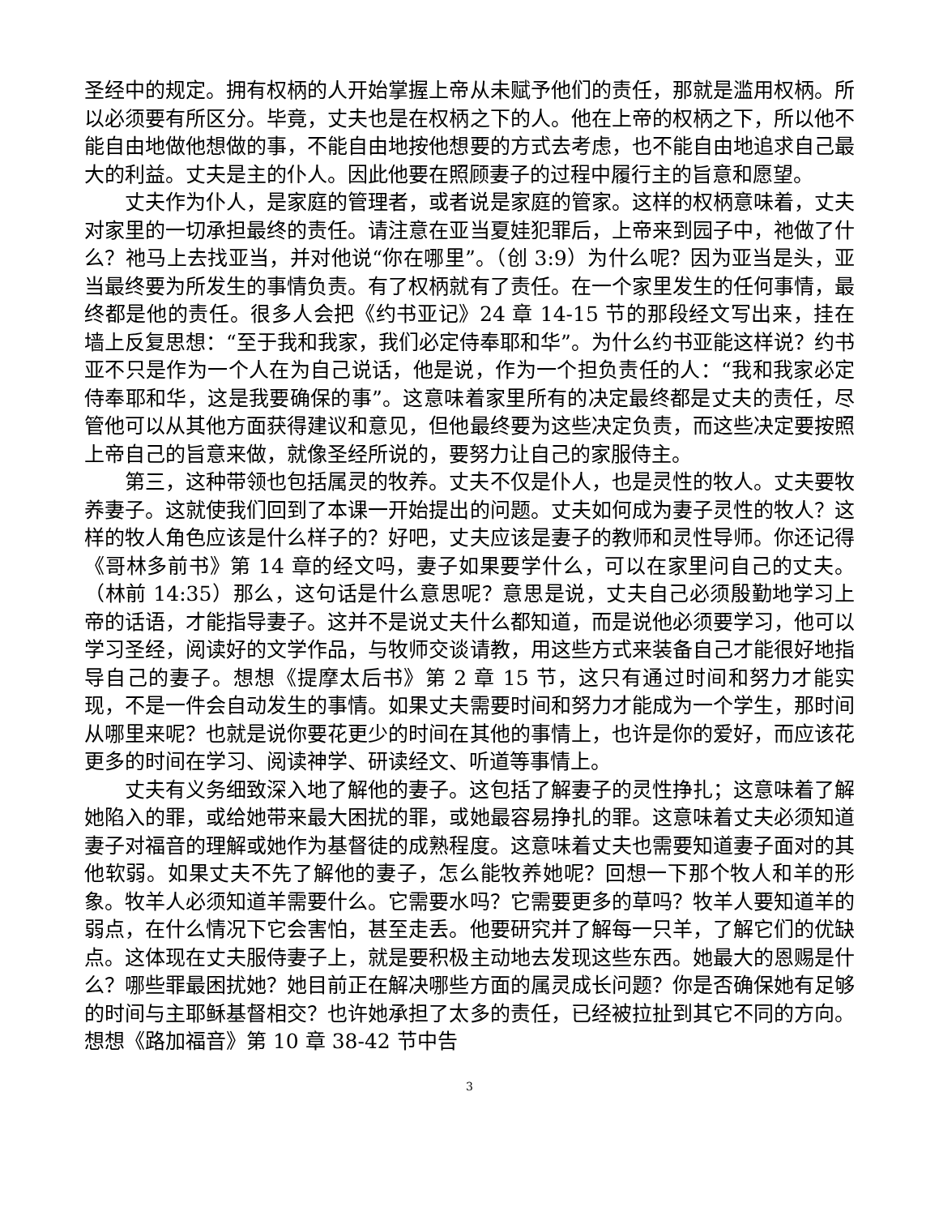圣经中的规定。拥有权柄的人开始掌握上帝从未赋予他们的责任，那就是滥用权柄。所以必须要有所区分。毕竟，丈夫也是在权柄之下的人。他在上帝的权柄之下，所以他不能自由地做他想做的事，不能自由地按他想要的方式去考虑，也不能自由地追求自己最大的利益。丈夫是主的仆人。因此他要在照顾妻子的过程中履行主的旨意和愿望。
丈夫作为仆人，是家庭的管理者，或者说是家庭的管家。这样的权柄意味着，丈夫对家里的一切承担最终的责任。请注意在亚当夏娃犯罪后，上帝来到园子中，祂做了什么？祂马上去找亚当，并对他说“你在哪里”。（创 3:9）为什么呢？因为亚当是头，亚当最终要为所发生的事情负责。有了权柄就有了责任。在一个家里发生的任何事情，最终都是他的责任。很多人会把《约书亚记》24 章 14-15 节的那段经文写出来，挂在墙上反复思想：“至于我和我家，我们必定侍奉耶和华”。为什么约书亚能这样说？约书亚不只是作为一个人在为自己说话，他是说，作为一个担负责任的人：“我和我家必定侍奉耶和华，这是我要确保的事”。这意味着家里所有的决定最终都是丈夫的责任，尽管他可以从其他方面获得建议和意见，但他最终要为这些决定负责，而这些决定要按照上帝自己的旨意来做，就像圣经所说的，要努力让自己的家服侍主。
第三，这种带领也包括属灵的牧养。丈夫不仅是仆人，也是灵性的牧人。丈夫要牧养妻子。这就使我们回到了本课一开始提出的问题。丈夫如何成为妻子灵性的牧人？这样的牧人角色应该是什么样子的？好吧，丈夫应该是妻子的教师和灵性导师。你还记得《哥林多前书》第 14 章的经文吗，妻子如果要学什么，可以在家里问自己的丈夫。（林前 14:35）那么，这句话是什么意思呢？意思是说，丈夫自己必须殷勤地学习上帝的话语，才能指导妻子。这并不是说丈夫什么都知道，而是说他必须要学习，他可以学习圣经，阅读好的文学作品，与牧师交谈请教，用这些方式来装备自己才能很好地指导自己的妻子。想想《提摩太后书》第 2 章 15 节，这只有通过时间和努力才能实现，不是一件会自动发生的事情。如果丈夫需要时间和努力才能成为一个学生，那时间从哪里来呢？也就是说你要花更少的时间在其他的事情上，也许是你的爱好，而应该花更多的时间在学习、阅读神学、研读经文、听道等事情上。
丈夫有义务细致深入地了解他的妻子。这包括了解妻子的灵性挣扎；这意味着了解她陷入的罪，或给她带来最大困扰的罪，或她最容易挣扎的罪。这意味着丈夫必须知道妻子对福音的理解或她作为基督徒的成熟程度。这意味着丈夫也需要知道妻子面对的其他软弱。如果丈夫不先了解他的妻子，怎么能牧养她呢？回想一下那个牧人和羊的形象。牧羊人必须知道羊需要什么。它需要水吗？它需要更多的草吗？牧羊人要知道羊的弱点，在什么情况下它会害怕，甚至走丢。他要研究并了解每一只羊，了解它们的优缺点。这体现在丈夫服侍妻子上，就是要积极主动地去发现这些东西。她最大的恩赐是什么？哪些罪最困扰她？她目前正在解决哪些方面的属灵成长问题？你是否确保她有足够的时间与主耶稣基督相交？也许她承担了太多的责任，已经被拉扯到其它不同的方向。想想《路加福音》第 10 章 38-42 节中告
3